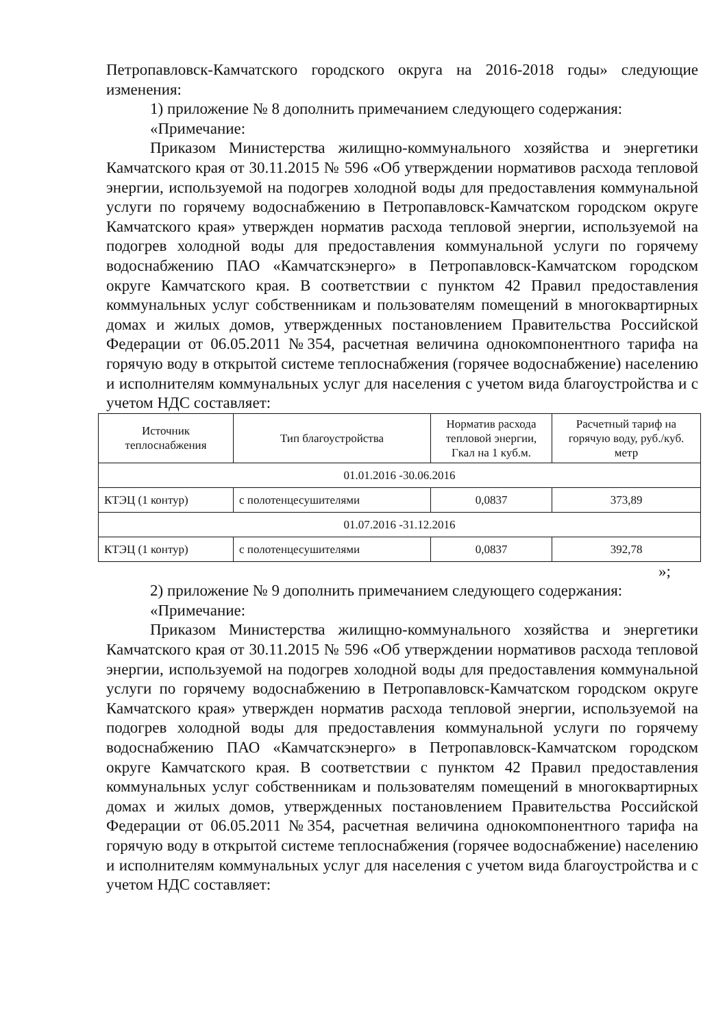Петропавловск-Камчатского городского округа на 2016-2018 годы» следующие изменения:
1) приложение № 8 дополнить примечанием следующего содержания:
«Примечание:
Приказом Министерства жилищно-коммунального хозяйства и энергетики Камчатского края от 30.11.2015 № 596 «Об утверждении нормативов расхода тепловой энергии, используемой на подогрев холодной воды для предоставления коммунальной услуги по горячему водоснабжению в Петропавловск-Камчатском городском округе Камчатского края» утвержден норматив расхода тепловой энергии, используемой на подогрев холодной воды для предоставления коммунальной услуги по горячему водоснабжению ПАО «Камчатскэнерго» в Петропавловск-Камчатском городском округе Камчатского края. В соответствии с пунктом 42 Правил предоставления коммунальных услуг собственникам и пользователям помещений в многоквартирных домах и жилых домов, утвержденных постановлением Правительства Российской Федерации от 06.05.2011 №354, расчетная величина однокомпонентного тарифа на горячую воду в открытой системе теплоснабжения (горячее водоснабжение) населению и исполнителям коммунальных услуг для населения с учетом вида благоустройства и с учетом НДС составляет:
| Источник теплоснабжения | Тип благоустройства | Норматив расхода тепловой энергии, Гкал на 1 куб.м. | Расчетный тариф на горячую воду, руб./куб. метр |
| --- | --- | --- | --- |
| 01.01.2016 -30.06.2016 | | | |
| КТЭЦ (1 контур) | с полотенцесушителями | 0,0837 | 373,89 |
| 01.07.2016 -31.12.2016 | | | |
| КТЭЦ (1 контур) | с полотенцесушителями | 0,0837 | 392,78 |
»;
2) приложение № 9 дополнить примечанием следующего содержания:
«Примечание:
Приказом Министерства жилищно-коммунального хозяйства и энергетики Камчатского края от 30.11.2015 № 596 «Об утверждении нормативов расхода тепловой энергии, используемой на подогрев холодной воды для предоставления коммунальной услуги по горячему водоснабжению в Петропавловск-Камчатском городском округе Камчатского края» утвержден норматив расхода тепловой энергии, используемой на подогрев холодной воды для предоставления коммунальной услуги по горячему водоснабжению ПАО «Камчатскэнерго» в Петропавловск-Камчатском городском округе Камчатского края. В соответствии с пунктом 42 Правил предоставления коммунальных услуг собственникам и пользователям помещений в многоквартирных домах и жилых домов, утвержденных постановлением Правительства Российской Федерации от 06.05.2011 №354, расчетная величина однокомпонентного тарифа на горячую воду в открытой системе теплоснабжения (горячее водоснабжение) населению и исполнителям коммунальных услуг для населения с учетом вида благоустройства и с учетом НДС составляет: